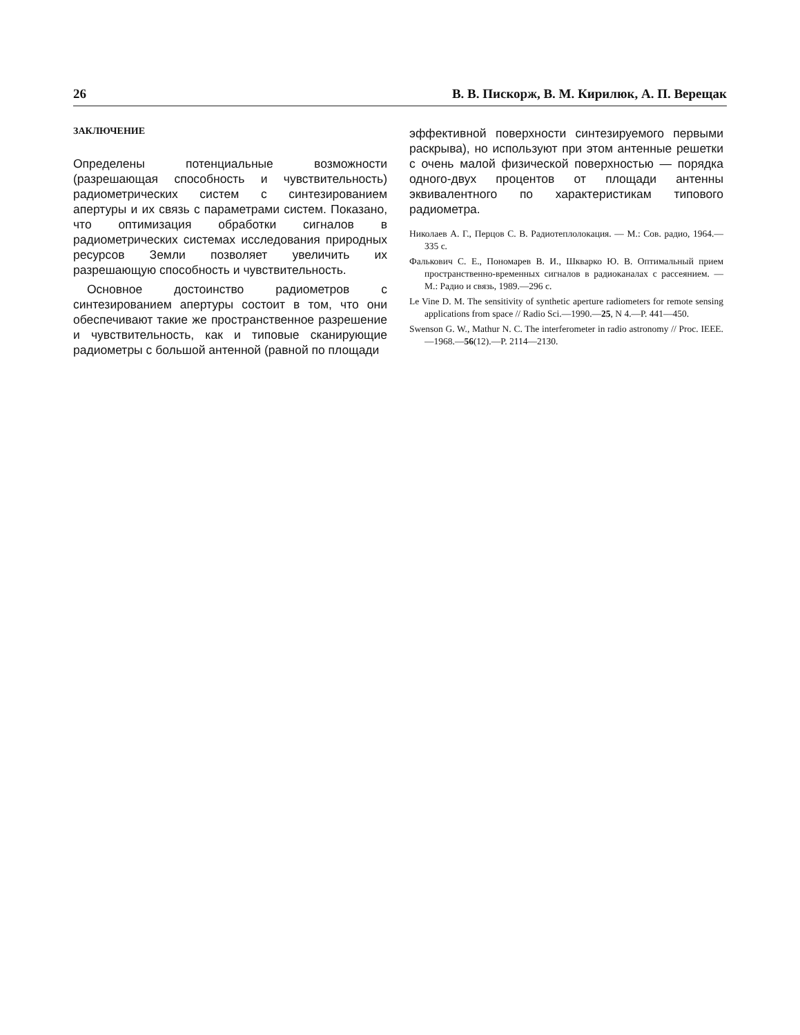26 В. В. Пискорж, В. М. Кирилюк, А. П. Верещак
ЗАКЛЮЧЕНИЕ
Определены потенциальные возможности (разрешающая способность и чувствительность) радиометрических систем с синтезированием апертуры и их связь с параметрами систем. Показано, что оптимизация обработки сигналов в радиометрических системах исследования природных ресурсов Земли позволяет увеличить их разрешающую способность и чувствительность.
Основное достоинство радиометров с синтезированием апертуры состоит в том, что они обеспечивают такие же пространственное разрешение и чувствительность, как и типовые сканирующие радиометры с большой антенной (равной по площади
эффективной поверхности синтезируемого первыми раскрыва), но используют при этом антенные решетки с очень малой физической поверхностью — порядка одного-двух процентов от площади антенны эквивалентного по характеристикам типового радиометра.
Николаев А. Г., Перцов С. В. Радиотеплолокация. — М.: Сов. радио, 1964.—335 с.
Фалькович С. Е., Пономарев В. И., Шкварко Ю. В. Оптимальный прием пространственно-временных сигналов в радиоканалах с рассеянием. — М.: Радио и связь, 1989.—296 с.
Le Vine D. M. The sensitivity of synthetic aperture radiometers for remote sensing applications from space // Radio Sci.—1990.—25, N 4.—P. 441—450.
Swenson G. W., Mathur N. C. The interferometer in radio astronomy // Proc. IEEE.—1968.—56(12).—P. 2114—2130.